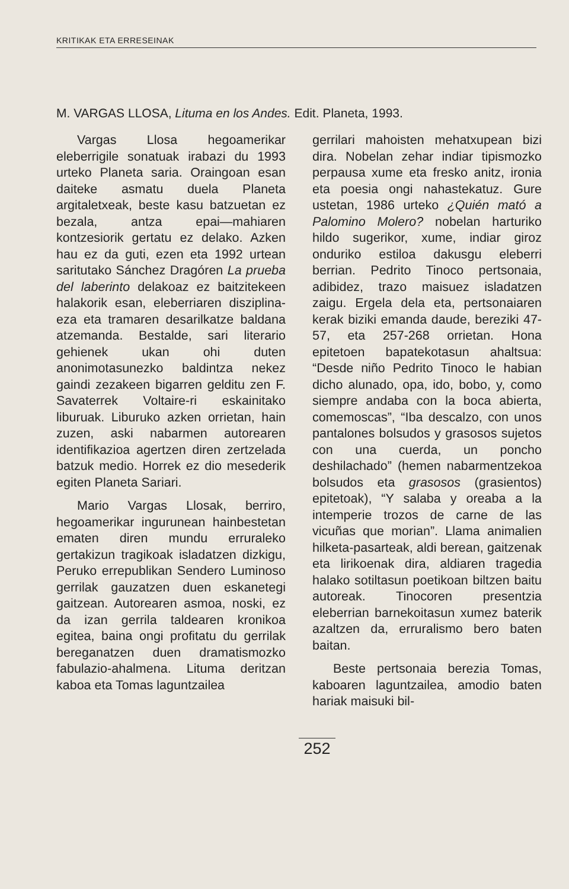KRITIKAK ETA ERRESEINAK
M. VARGAS LLOSA, Lituma en los Andes. Edit. Planeta, 1993.
Vargas Llosa hegoamerikar eleberrigile sonatuak irabazi du 1993 urteko Planeta saria. Oraingoan esan daiteke asmatu duela Planeta argitaletxeak, beste kasu batzuetan ez bezala, antza epai—mahiaren kontzesiorik gertatu ez delako. Azken hau ez da guti, ezen eta 1992 urtean saritutako Sánchez Dragóren La prueba del laberinto delakoaz ez baitzitekeen halakorik esan, eleberriaren disziplina-eza eta tramaren desarilkatze baldana atzemanda. Bestalde, sari literario gehienek ukan ohi duten anonimotasunezko baldintza nekez gaindi zezakeen bigarren gelditu zen F. Savaterrek Voltaire-ri eskainitako liburuak. Liburuko azken orrietan, hain zuzen, aski nabarmen autorearen identifikazioa agertzen diren zertzelada batzuk medio. Horrek ez dio mesederik egiten Planeta Sariari.
Mario Vargas Llosak, berriro, hegoamerikar ingurunean hainbestetan ematen diren mundu erruraleko gertakizun tragikoak isladatzen dizkigu, Peruko errepublikan Sendero Luminoso gerrilak gauzatzen duen eskanetegi gaitzean. Autorearen asmoa, noski, ez da izan gerrila taldearen kronikoa egitea, baina ongi profitatu du gerrilak bereganatzen duen dramatismozko fabulazio-ahalmena. Lituma deritzan kaboa eta Tomas laguntzailea
gerrilari mahoisten mehatxupean bizi dira. Nobelan zehar indiar tipismozko perpausa xume eta fresko anitz, ironia eta poesia ongi nahastekatuz. Gure ustetan, 1986 urteko ¿Quién mató a Palomino Molero? nobelan harturiko hildo sugerikor, xume, indiar giroz onduriko estiloa dakusgu eleberri berrian. Pedrito Tinoco pertsonaia, adibidez, trazo maisuez isladatzen zaigu. Ergela dela eta, pertsonaiaren kerak biziki emanda daude, bereziki 47-57, eta 257-268 orrietan. Hona epitetoen bapatekotasun ahaltsua: “Desde niño Pedrito Tinoco le habian dicho alunado, opa, ido, bobo, y, como siempre andaba con la boca abierta, comemoscas”, “Iba descalzo, con unos pantalones bolsudos y grasosos sujetos con una cuerda, un poncho deshilachado” (hemen nabarmentzekoa bolsudos eta grasosos (grasientos) epitetoak), “Y salaba y oreaba a la intemperie trozos de carne de las vicuñas que morian”. Llama animalien hilketa-pasarteak, aldi berean, gaitzenak eta lirikoenak dira, aldiaren tragedia halako sotiltasun poetikoan biltzen baitu autoreak. Tinocoren presentzia eleberrian barnekoitasun xumez baterik azaltzen da, erruralismo bero baten baitan.
Beste pertsonaia berezia Tomas, kaboaren laguntzailea, amodio baten hariak maisuki bil-
252